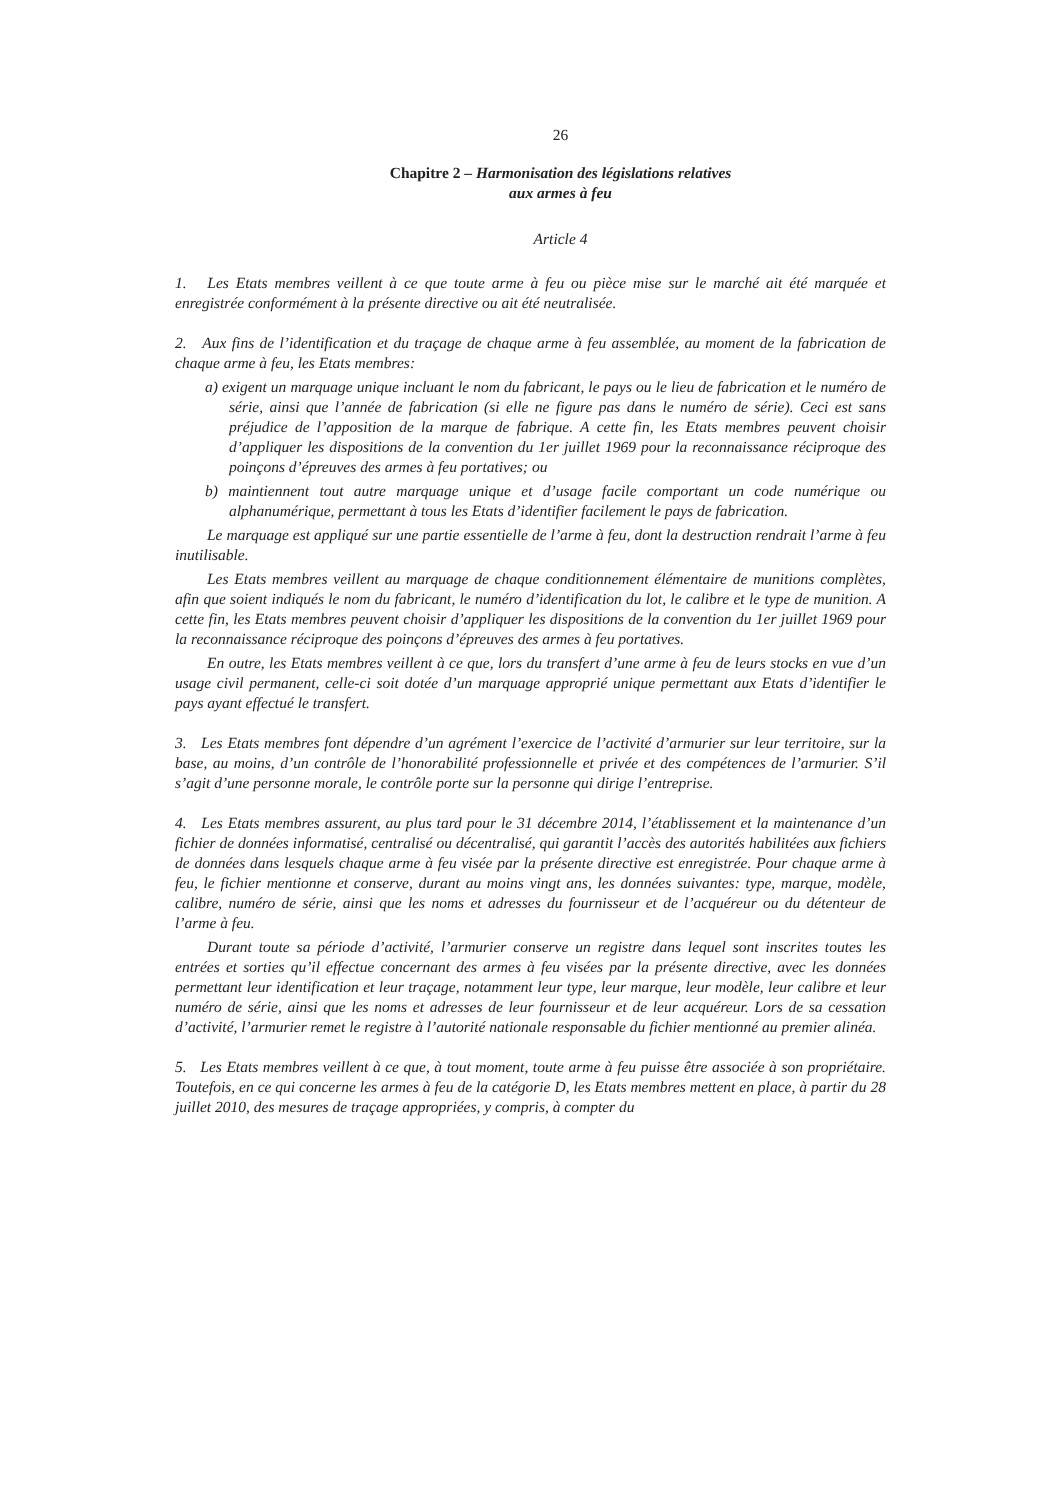26
Chapitre 2 – Harmonisation des législations relatives
aux armes à feu
Article 4
1. Les Etats membres veillent à ce que toute arme à feu ou pièce mise sur le marché ait été marquée et enregistrée conformément à la présente directive ou ait été neutralisée.
2. Aux fins de l’identification et du traçage de chaque arme à feu assemblée, au moment de la fabrication de chaque arme à feu, les Etats membres:
a) exigent un marquage unique incluant le nom du fabricant, le pays ou le lieu de fabrication et le numéro de série, ainsi que l’année de fabrication (si elle ne figure pas dans le numéro de série). Ceci est sans préjudice de l’apposition de la marque de fabrique. A cette fin, les Etats membres peuvent choisir d’appliquer les dispositions de la convention du 1er juillet 1969 pour la reconnaissance réciproque des poinçons d’épreuves des armes à feu portatives; ou
b) maintiennent tout autre marquage unique et d’usage facile comportant un code numérique ou alphanumérique, permettant à tous les Etats d’identifier facilement le pays de fabrication.
Le marquage est appliqué sur une partie essentielle de l’arme à feu, dont la destruction rendrait l’arme à feu inutilisable.
Les Etats membres veillent au marquage de chaque conditionnement élémentaire de munitions complètes, afin que soient indiqués le nom du fabricant, le numéro d’identification du lot, le calibre et le type de munition. A cette fin, les Etats membres peuvent choisir d’appliquer les dispositions de la convention du 1er juillet 1969 pour la reconnaissance réciproque des poinçons d’épreuves des armes à feu portatives.
En outre, les Etats membres veillent à ce que, lors du transfert d’une arme à feu de leurs stocks en vue d’un usage civil permanent, celle-ci soit dotée d’un marquage approprié unique permettant aux Etats d’identifier le pays ayant effectué le transfert.
3. Les Etats membres font dépendre d’un agrément l’exercice de l’activité d’armurier sur leur territoire, sur la base, au moins, d’un contrôle de l’honorabilité professionnelle et privée et des compétences de l’armurier. S’il s’agit d’une personne morale, le contrôle porte sur la personne qui dirige l’entreprise.
4. Les Etats membres assurent, au plus tard pour le 31 décembre 2014, l’établissement et la maintenance d’un fichier de données informatisé, centralisé ou décentralisé, qui garantit l’accès des autorités habilitées aux fichiers de données dans lesquels chaque arme à feu visée par la présente directive est enregistrée. Pour chaque arme à feu, le fichier mentionne et conserve, durant au moins vingt ans, les données suivantes: type, marque, modèle, calibre, numéro de série, ainsi que les noms et adresses du fournisseur et de l’acquéreur ou du détenteur de l’arme à feu.
Durant toute sa période d’activité, l’armurier conserve un registre dans lequel sont inscrites toutes les entrées et sorties qu’il effectue concernant des armes à feu visées par la présente directive, avec les données permettant leur identification et leur traçage, notamment leur type, leur marque, leur modèle, leur calibre et leur numéro de série, ainsi que les noms et adresses de leur fournisseur et de leur acquéreur. Lors de sa cessation d’activité, l’armurier remet le registre à l’autorité nationale responsable du fichier mentionné au premier alinéa.
5. Les Etats membres veillent à ce que, à tout moment, toute arme à feu puisse être associée à son propriétaire. Toutefois, en ce qui concerne les armes à feu de la catégorie D, les Etats membres mettent en place, à partir du 28 juillet 2010, des mesures de traçage appropriées, y compris, à compter du